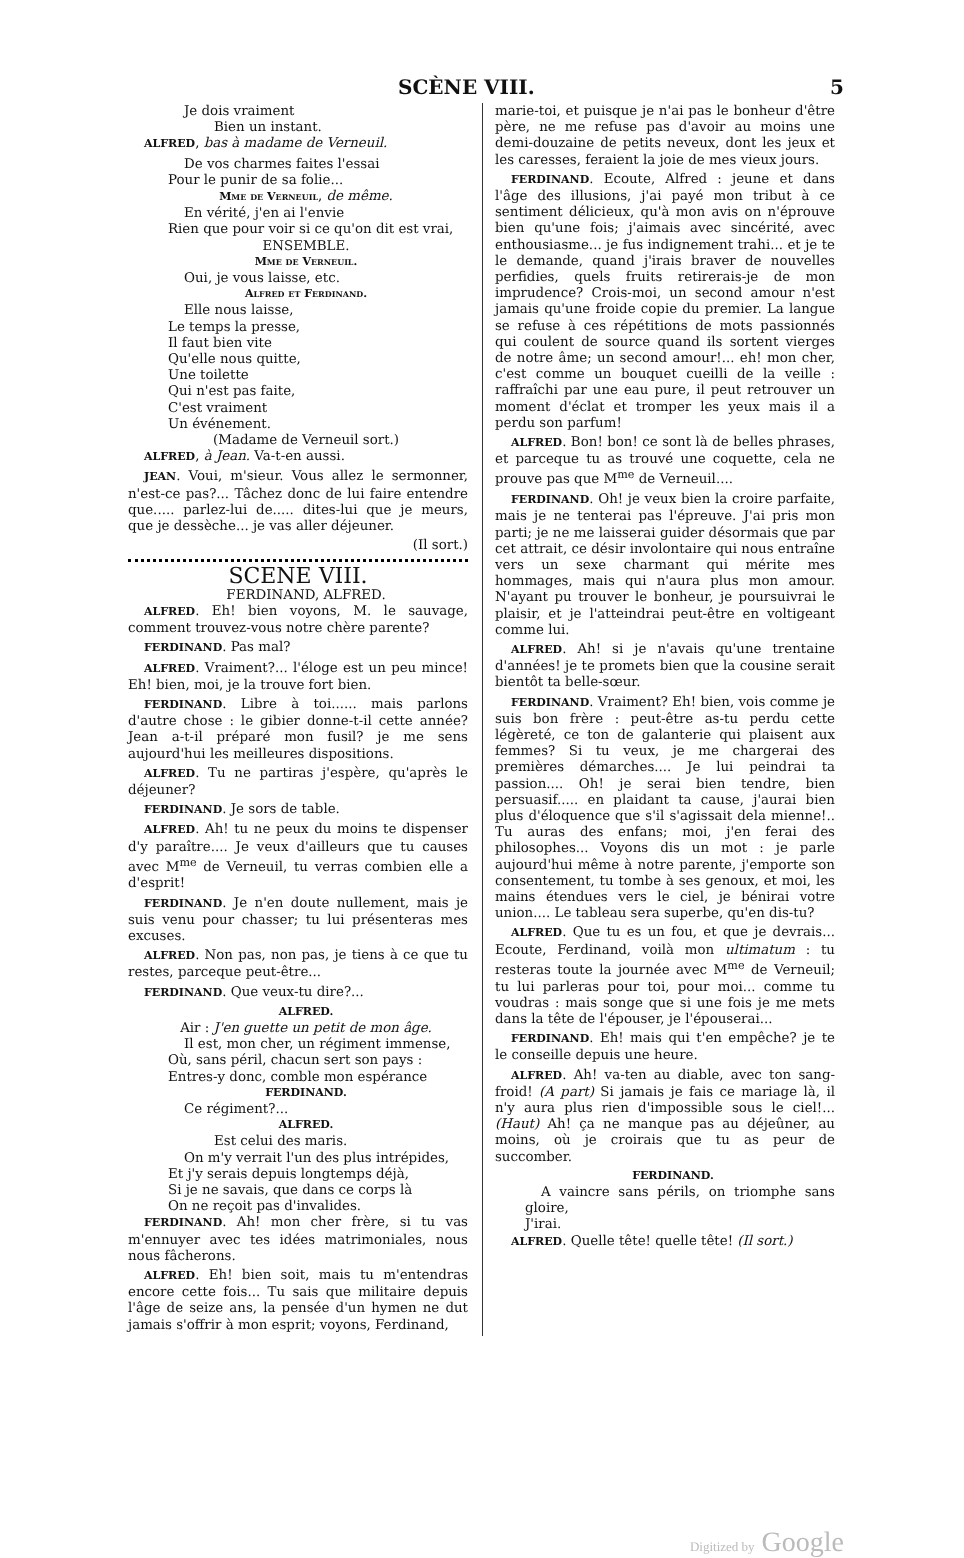SCÈNE VIII. 5
Je dois vraiment
Bien un instant.
ALFRED, bas à madame de Verneuil.
De vos charmes faites l'essai
Pour le punir de sa folie...
Mme de Verneuil, de même.
En vérité, j'en ai l'envie
Rien que pour voir si ce qu'on dit est vrai,
ENSEMBLE.
Mme de Verneuil.
Oui, je vous laisse, etc.
Alfred et Ferdinand.
Elle nous laisse,
Le temps la presse,
Il faut bien vite
Qu'elle nous quitte,
Une toilette
Qui n'est pas faite,
C'est vraiment
Un événement.
(Madame de Verneuil sort.)
ALFRED, à Jean. Va-t-en aussi.
JEAN. Voui, m'sieur. Vous allez le sermonner, n'est-ce pas?... Tâchez donc de lui faire entendre que..... parlez-lui de..... dites-lui que je meurs, que je dessèche... je vas aller déjeuner.
(Il sort.)
SCENE VIII.
FERDINAND, ALFRED.
ALFRED. Eh! bien voyons, M. le sauvage, comment trouvez-vous notre chère parente?
FERDINAND. Pas mal?
ALFRED. Vraiment?... l'éloge est un peu mince! Eh! bien, moi, je la trouve fort bien.
FERDINAND. Libre à toi...... mais parlons d'autre chose : le gibier donne-t-il cette année? Jean a-t-il préparé mon fusil? je me sens aujourd'hui les meilleures dispositions.
ALFRED. Tu ne partiras j'espère, qu'après le déjeuner?
FERDINAND. Je sors de table.
ALFRED. Ah! tu ne peux du moins te dispenser d'y paraître.... Je veux d'ailleurs que tu causes avec M<sup>me</sup> de Verneuil, tu verras combien elle a d'esprit!
FERDINAND. Je n'en doute nullement, mais je suis venu pour chasser; tu lui présenteras mes excuses.
ALFRED. Non pas, non pas, je tiens à ce que tu restes, parceque peut-être...
FERDINAND. Que veux-tu dire?...
ALFRED.
Air : J'en guette un petit de mon âge.
Il est, mon cher, un régiment immense,
Où, sans péril, chacun sert son pays :
Entres-y donc, comble mon espérance
FERDINAND.
Ce régiment?...
ALFRED.
Est celui des maris.
On m'y verrait l'un des plus intrépides,
Et j'y serais depuis longtemps déjà,
Si je ne savais, que dans ce corps là
On ne reçoit pas d'invalides.
FERDINAND. Ah! mon cher frère, si tu vas m'ennuyer avec tes idées matrimoniales, nous nous fâcherons.
ALFRED. Eh! bien soit, mais tu m'entendras encore cette fois... Tu sais que militaire depuis l'âge de seize ans, la pensée d'un hymen ne dut jamais s'offrir à mon esprit; voyons, Ferdinand,
marie-toi, et puisque je n'ai pas le bonheur d'être père, ne me refuse pas d'avoir au moins une demi-douzaine de petits neveux, dont les jeux et les caresses, feraient la joie de mes vieux jours.
FERDINAND. Ecoute, Alfred : jeune et dans l'âge des illusions, j'ai payé mon tribut à ce sentiment délicieux, qu'à mon avis on n'éprouve bien qu'une fois; j'aimais avec sincérité, avec enthousiasme... je fus indignement trahi... et je te le demande, quand j'irais braver de nouvelles perfidies, quels fruits retirerais-je de mon imprudence? Crois-moi, un second amour n'est jamais qu'une froide copie du premier. La langue se refuse à ces répétitions de mots passionnés qui coulent de source quand ils sortent vierges de notre âme; un second amour!... eh! mon cher, c'est comme un bouquet cueilli de la veille : raffraîchi par une eau pure, il peut retrouver un moment d'éclat et tromper les yeux mais il a perdu son parfum!
ALFRED. Bon! bon! ce sont là de belles phrases, et parceque tu as trouvé une coquette, cela ne prouve pas que M<sup>me</sup> de Verneuil....
FERDINAND. Oh! je veux bien la croire parfaite, mais je ne tenterai pas l'épreuve. J'ai pris mon parti; je ne me laisserai guider désormais que par cet attrait, ce désir involontaire qui nous entraîne vers un sexe charmant qui mérite mes hommages, mais qui n'aura plus mon amour. N'ayant pu trouver le bonheur, je poursuivrai le plaisir, et je l'atteindrai peut-être en voltigeant comme lui.
ALFRED. Ah! si je n'avais qu'une trentaine d'années! je te promets bien que la cousine serait bientôt ta belle-sœur.
FERDINAND. Vraiment? Eh! bien, vois comme je suis bon frère : peut-être as-tu perdu cette légèreté, ce ton de galanterie qui plaisent aux femmes? Si tu veux, je me chargerai des premières démarches.... Je lui peindrai ta passion.... Oh! je serai bien tendre, bien persuasif..... en plaidant ta cause, j'aurai bien plus d'éloquence que s'il s'agissait dela mienne!.. Tu auras des enfans; moi, j'en ferai des philosophes... Voyons dis un mot : je parle aujourd'hui même à notre parente, j'emporte son consentement, tu tombe à ses genoux, et moi, les mains étendues vers le ciel, je bénirai votre union.... Le tableau sera superbe, qu'en dis-tu?
ALFRED. Que tu es un fou, et que je devrais... Ecoute, Ferdinand, voilà mon ultimatum : tu resteras toute la journée avec M<sup>me</sup> de Verneuil; tu lui parleras pour toi, pour moi... comme tu voudras : mais songe que si une fois je me mets dans la tête de l'épouser, je l'épouserai...
FERDINAND. Eh! mais qui t'en empêche? je te le conseille depuis une heure.
ALFRED. Ah! va-ten au diable, avec ton sang-froid! (A part) Si jamais je fais ce mariage là, il n'y aura plus rien d'impossible sous le ciel!... (Haut) Ah! ça ne manque pas au déjeûner, au moins, où je croirais que tu as peur de succomber.
FERDINAND.
A vaincre sans périls, on triomphe sans gloire,
J'irai.
ALFRED. Quelle tête! quelle tête! (Il sort.)
Digitized by Google